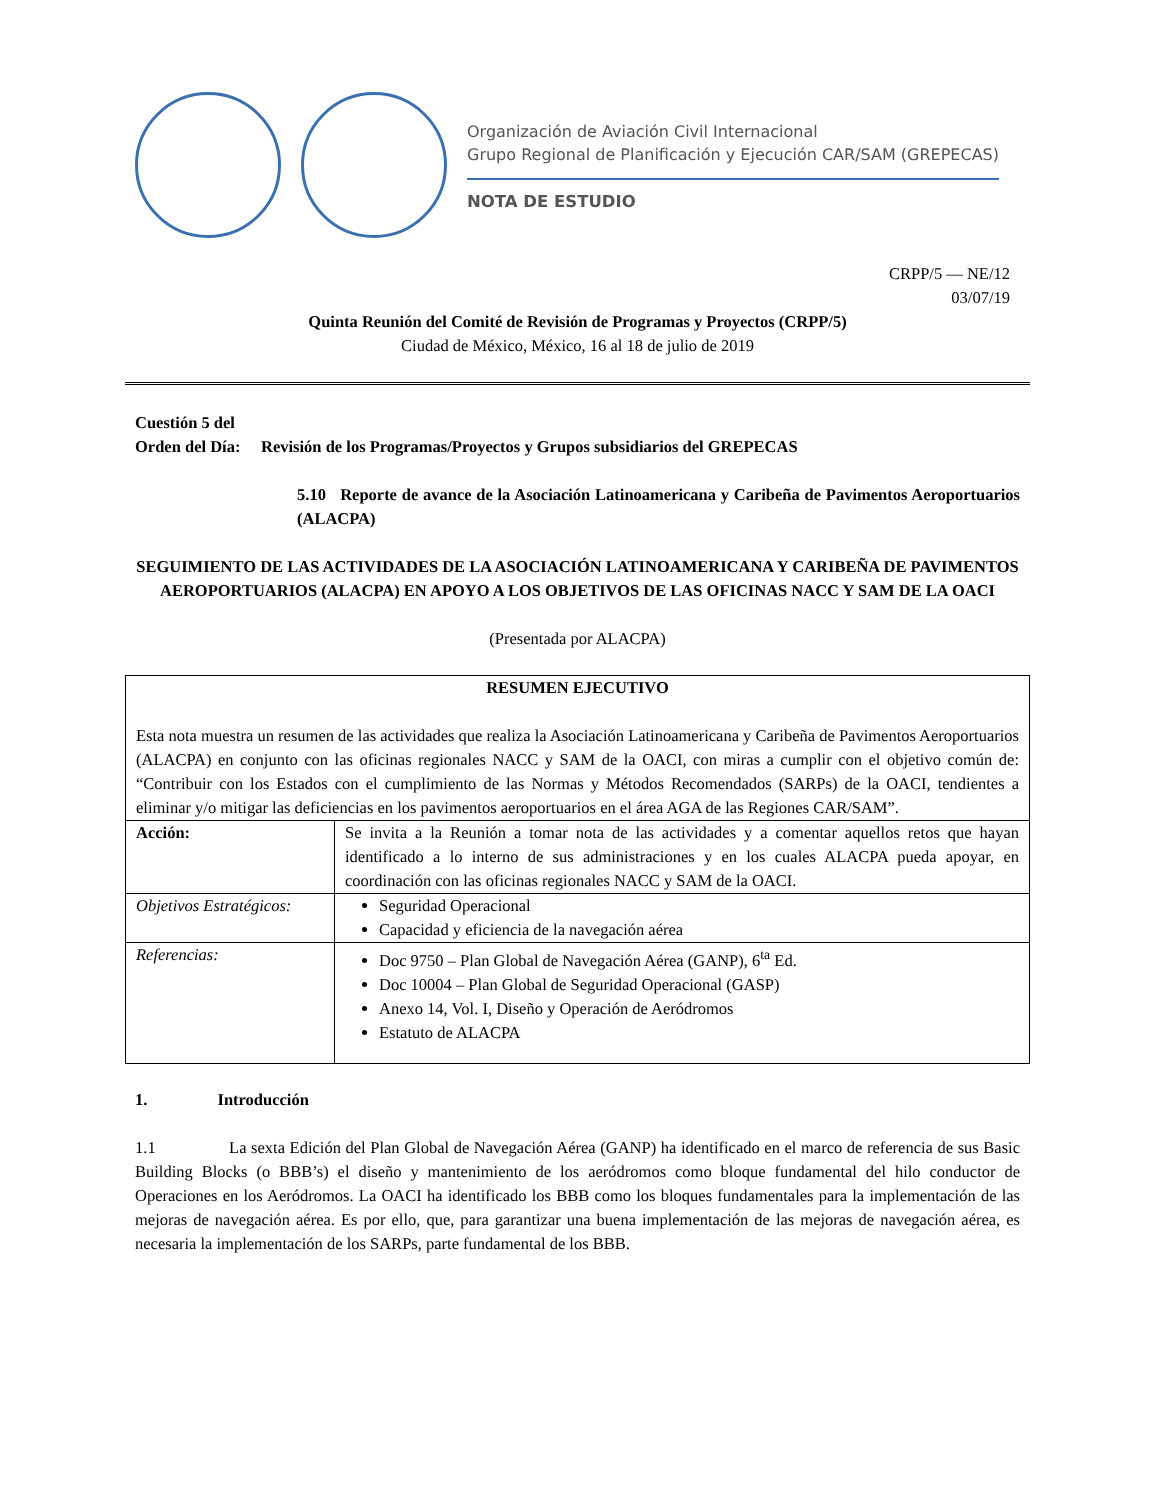Organización de Aviación Civil Internacional
Grupo Regional de Planificación y Ejecución CAR/SAM (GREPECAS)
NOTA DE ESTUDIO
CRPP/5 — NE/12
03/07/19
Quinta Reunión del Comité de Revisión de Programas y Proyectos (CRPP/5)
Ciudad de México, México, 16 al 18 de julio de 2019
Cuestión 5 del
Orden del Día: Revisión de los Programas/Proyectos y Grupos subsidiarios del GREPECAS
5.10 Reporte de avance de la Asociación Latinoamericana y Caribeña de Pavimentos Aeroportuarios (ALACPA)
SEGUIMIENTO DE LAS ACTIVIDADES DE LA ASOCIACIÓN LATINOAMERICANA Y CARIBEÑA DE PAVIMENTOS AEROPORTUARIOS (ALACPA) EN APOYO A LOS OBJETIVOS DE LAS OFICINAS NACC Y SAM DE LA OACI
(Presentada por ALACPA)
| RESUMEN EJECUTIVO Esta nota muestra un resumen de las actividades que realiza la Asociación Latinoamericana y Caribeña de Pavimentos Aeroportuarios (ALACPA) en conjunto con las oficinas regionales NACC y SAM de la OACI, con miras a cumplir con el objetivo común de: “Contribuir con los Estados con el cumplimiento de las Normas y Métodos Recomendados (SARPs) de la OACI, tendientes a eliminar y/o mitigar las deficiencias en los pavimentos aeroportuarios en el área AGA de las Regiones CAR/SAM”. | |
| Acción: | Se invita a la Reunión a tomar nota de las actividades y a comentar aquellos retos que hayan identificado a lo interno de sus administraciones y en los cuales ALACPA pueda apoyar, en coordinación con las oficinas regionales NACC y SAM de la OACI. |
| Objetivos Estratégicos: | Seguridad Operacional Capacidad y eficiencia de la navegación aérea |
| Referencias: | Doc 9750 – Plan Global de Navegación Aérea (GANP), 6<sup>ta</sup> Ed. Doc 10004 – Plan Global de Seguridad Operacional (GASP) Anexo 14, Vol. I, Diseño y Operación de Aeródromos Estatuto de ALACPA |
1. Introducción
1.1 La sexta Edición del Plan Global de Navegación Aérea (GANP) ha identificado en el marco de referencia de sus Basic Building Blocks (o BBB’s) el diseño y mantenimiento de los aeródromos como bloque fundamental del hilo conductor de Operaciones en los Aeródromos. La OACI ha identificado los BBB como los bloques fundamentales para la implementación de las mejoras de navegación aérea. Es por ello, que, para garantizar una buena implementación de las mejoras de navegación aérea, es necesaria la implementación de los SARPs, parte fundamental de los BBB.